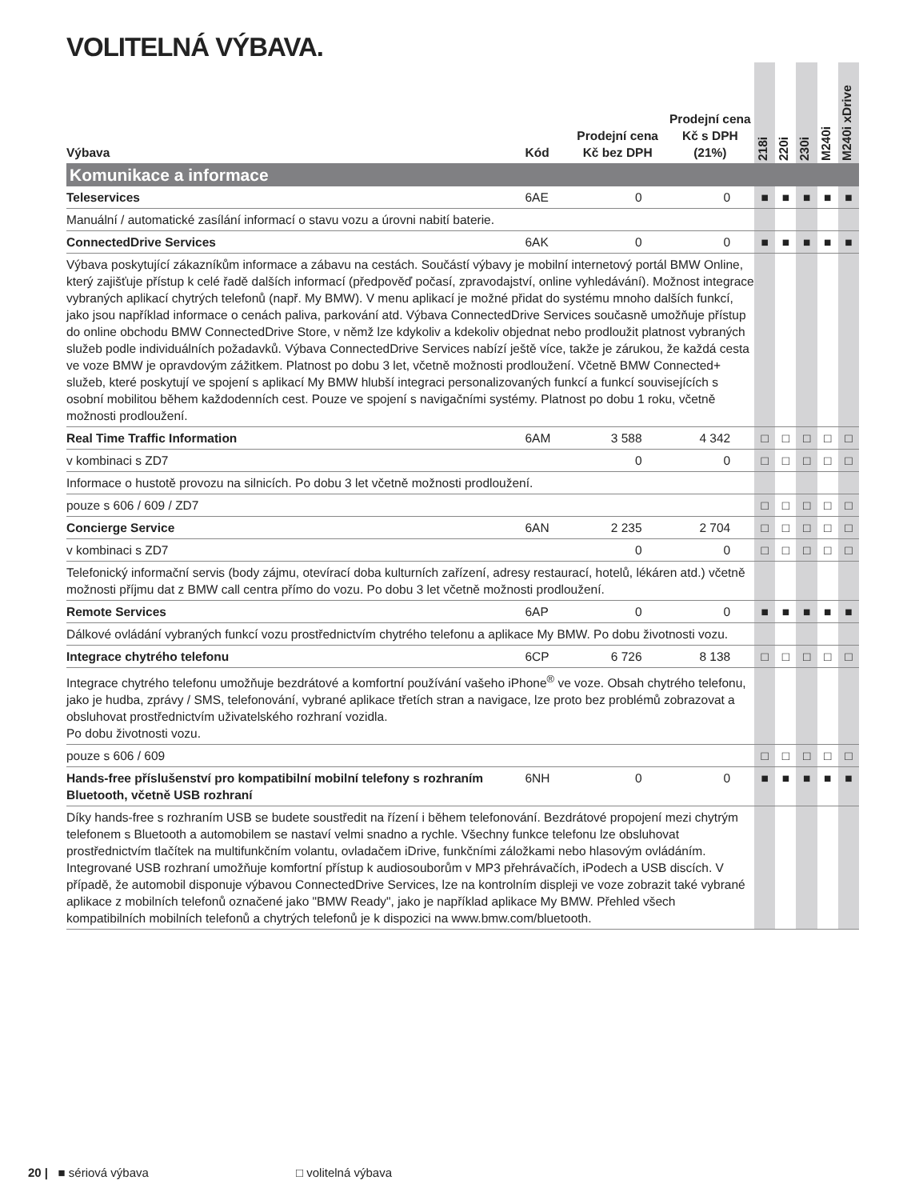VOLITELNÁ VÝBAVA.
| Výbava | Kód | Prodejní cena Kč bez DPH | Prodejní cena Kč s DPH (21%) | 218i | 220i | 230i | M240i | M240i xDrive |
| --- | --- | --- | --- | --- | --- | --- | --- | --- |
| Komunikace a informace | | | | | | | | |
| Teleservices | 6AE | 0 | 0 | ■ | ■ | ■ | ■ | ■ |
| Manuální / automatické zasílání informací o stavu vozu a úrovni nabití baterie. | | | | | | | | |
| ConnectedDrive Services | 6AK | 0 | 0 | ■ | ■ | ■ | ■ | ■ |
| Výbava poskytující zákazníkům informace a zábavu na cestách. Součástí výbavy je mobilní internetový portál BMW Online, který zajišťuje přístup k celé řadě dalších informací (předpověď počasí, zpravodajství, online vyhledávání). Možnost integrace vybraných aplikací chytrých telefonů (např. My BMW). V menu aplikací je možné přidat do systému mnoho dalších funkcí, jako jsou například informace o cenách paliva, parkování atd. Výbava ConnectedDrive Services současně umožňuje přístup do online obchodu BMW ConnectedDrive Store, v němž lze kdykoliv a kdekoliv objednat nebo prodloužit platnost vybraných služeb podle individuálních požadavků. Výbava ConnectedDrive Services nabízí ještě více, takže je zárukou, že každá cesta ve voze BMW je opravdovým zážitkem. Platnost po dobu 3 let, včetně možnosti prodloužení. Včetně BMW Connected+ služeb, které poskytují ve spojení s aplikací My BMW hlubší integraci personalizovaných funkcí a funkcí souvisejících s osobní mobilitou během každodenních cest. Pouze ve spojení s navigačními systémy. Platnost po dobu 1 roku, včetně možnosti prodloužení. | | | | | | | | |
| Real Time Traffic Information | 6AM | 3 588 | 4 342 | □ | □ | □ | □ | □ |
| v kombinaci s ZD7 | | 0 | 0 | □ | □ | □ | □ | □ |
| Informace o hustotě provozu na silnicích. Po dobu 3 let včetně možnosti prodloužení. | | | | | | | | |
| pouze s 606 / 609 / ZD7 | | | | □ | □ | □ | □ | □ |
| Concierge Service | 6AN | 2 235 | 2 704 | □ | □ | □ | □ | □ |
| v kombinaci s ZD7 | | 0 | 0 | □ | □ | □ | □ | □ |
| Telefonický informační servis (body zájmu, otevírací doba kulturních zařízení, adresy restaurací, hotelů, lékáren atd.) včetně možnosti příjmu dat z BMW call centra přímo do vozu. Po dobu 3 let včetně možnosti prodloužení. | | | | | | | | |
| Remote Services | 6AP | 0 | 0 | ■ | ■ | ■ | ■ | ■ |
| Dálkové ovládání vybraných funkcí vozu prostřednictvím chytrého telefonu a aplikace My BMW. Po dobu životnosti vozu. | | | | | | | | |
| Integrace chytrého telefonu | 6CP | 6 726 | 8 138 | □ | □ | □ | □ | □ |
| Integrace chytrého telefonu umožňuje bezdrátové a komfortní používání vašeho iPhone<sup>®</sup> ve voze. Obsah chytrého telefonu, jako je hudba, zprávy / SMS, telefonování, vybrané aplikace třetích stran a navigace, lze proto bez problémů zobrazovat a obsluhovat prostřednictvím uživatelského rozhraní vozidla. Po dobu životnosti vozu. | | | | | | | | |
| pouze s 606 / 609 | | | | □ | □ | □ | □ | □ |
| Hands-free příslušenství pro kompatibilní mobilní telefony s rozhraním Bluetooth, včetně USB rozhraní | 6NH | 0 | 0 | ■ | ■ | ■ | ■ | ■ |
| Díky hands-free s rozhraním USB se budete soustředit na řízení i během telefonování. Bezdrátové propojení mezi chytrým telefonem s Bluetooth a automobilem se nastaví velmi snadno a rychle. Všechny funkce telefonu lze obsluhovat prostřednictvím tlačítek na multifunkčním volantu, ovladačem iDrive, funkčními záložkami nebo hlasovým ovládáním. Integrované USB rozhraní umožňuje komfortní přístup k audiosouborům v MP3 přehrávačích, iPodech a USB discích. V případě, že automobil disponuje výbavou ConnectedDrive Services, lze na kontrolním displeji ve voze zobrazit také vybrané aplikace z mobilních telefonů označené jako "BMW Ready", jako je například aplikace My BMW. Přehled všech kompatibilních mobilních telefonů a chytrých telefonů je k dispozici na www.bmw.com/bluetooth. | | | | | | | | |
20 | ■ sériová výbava □ volitelná výbava